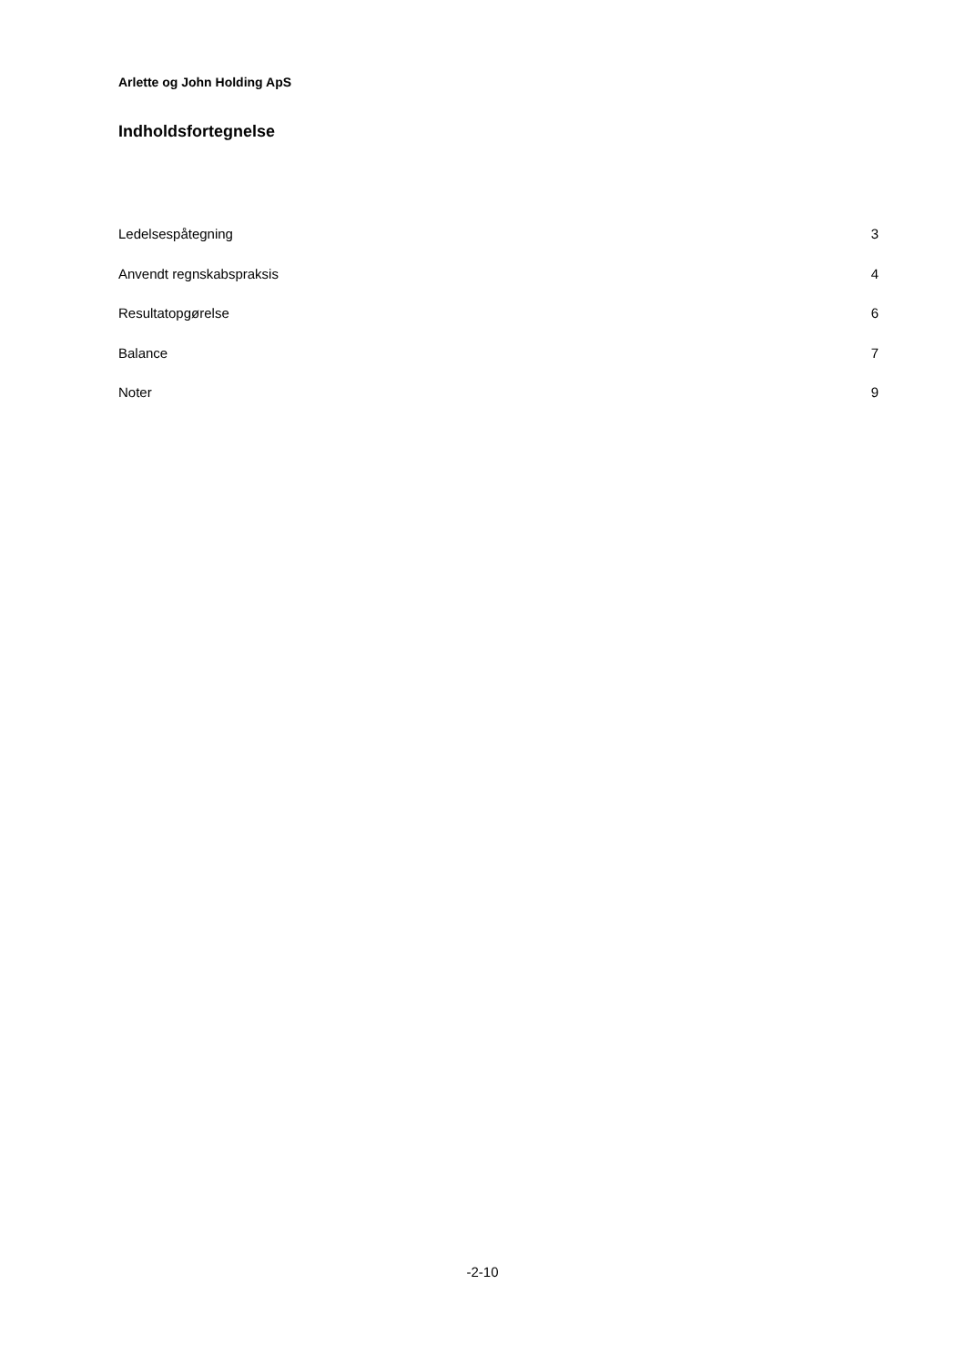Arlette og John Holding ApS
Indholdsfortegnelse
| Ledelsespåtegning | 3 |
| Anvendt regnskabspraksis | 4 |
| Resultatopgørelse | 6 |
| Balance | 7 |
| Noter | 9 |
-2-10